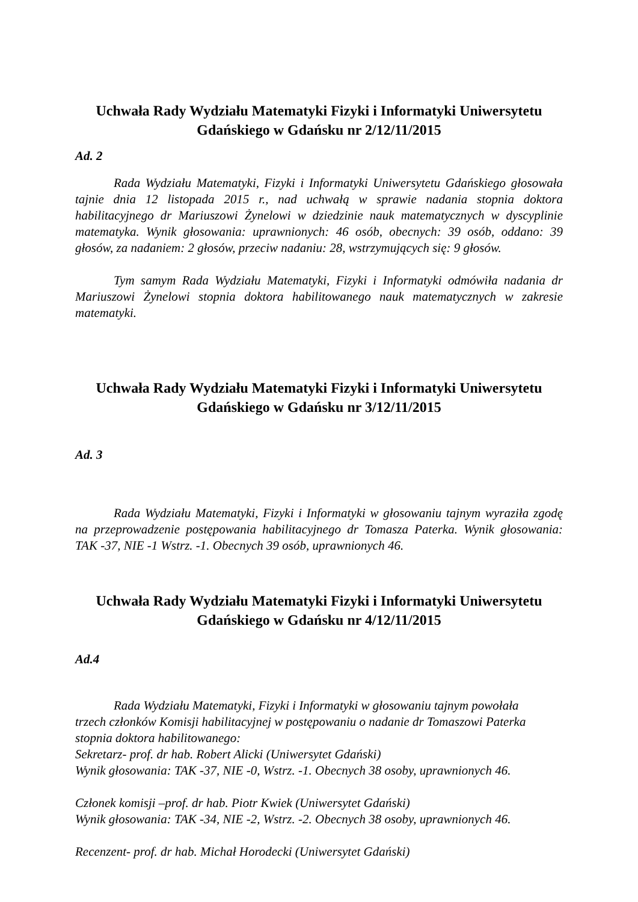Uchwała Rady Wydziału Matematyki Fizyki i Informatyki Uniwersytetu Gdańskiego w Gdańsku nr 2/12/11/2015
Ad. 2
Rada Wydziału Matematyki, Fizyki i Informatyki Uniwersytetu Gdańskiego głosowała tajnie dnia 12 listopada 2015 r., nad uchwałą w sprawie nadania stopnia doktora habilitacyjnego dr Mariuszowi Żynelowi w dziedzinie nauk matematycznych w dyscyplinie matematyka. Wynik głosowania: uprawnionych: 46 osób, obecnych: 39 osób, oddano: 39 głosów, za nadaniem: 2 głosów, przeciw nadaniu: 28, wstrzymujących się: 9 głosów.
Tym samym Rada Wydziału Matematyki, Fizyki i Informatyki odmówiła nadania dr Mariuszowi Żynelowi stopnia doktora habilitowanego nauk matematycznych w zakresie matematyki.
Uchwała Rady Wydziału Matematyki Fizyki i Informatyki Uniwersytetu Gdańskiego w Gdańsku nr 3/12/11/2015
Ad. 3
Rada Wydziału Matematyki, Fizyki i Informatyki w głosowaniu tajnym wyraziła zgodę na przeprowadzenie postępowania habilitacyjnego dr Tomasza Paterka. Wynik głosowania: TAK -37, NIE -1 Wstrz. -1. Obecnych 39 osób, uprawnionych 46.
Uchwała Rady Wydziału Matematyki Fizyki i Informatyki Uniwersytetu Gdańskiego w Gdańsku nr 4/12/11/2015
Ad.4
Rada Wydziału Matematyki, Fizyki i Informatyki w głosowaniu tajnym powołała
trzech członków Komisji habilitacyjnej w postępowaniu o nadanie dr Tomaszowi Paterka
stopnia doktora habilitowanego:
Sekretarz- prof. dr hab. Robert Alicki (Uniwersytet Gdański)
Wynik głosowania: TAK -37, NIE -0, Wstrz. -1. Obecnych 38 osoby, uprawnionych 46.
Członek komisji –prof. dr hab. Piotr Kwiek (Uniwersytet Gdański)
Wynik głosowania: TAK -34, NIE -2, Wstrz. -2. Obecnych 38 osoby, uprawnionych 46.
Recenzent- prof. dr hab. Michał Horodecki (Uniwersytet Gdański)